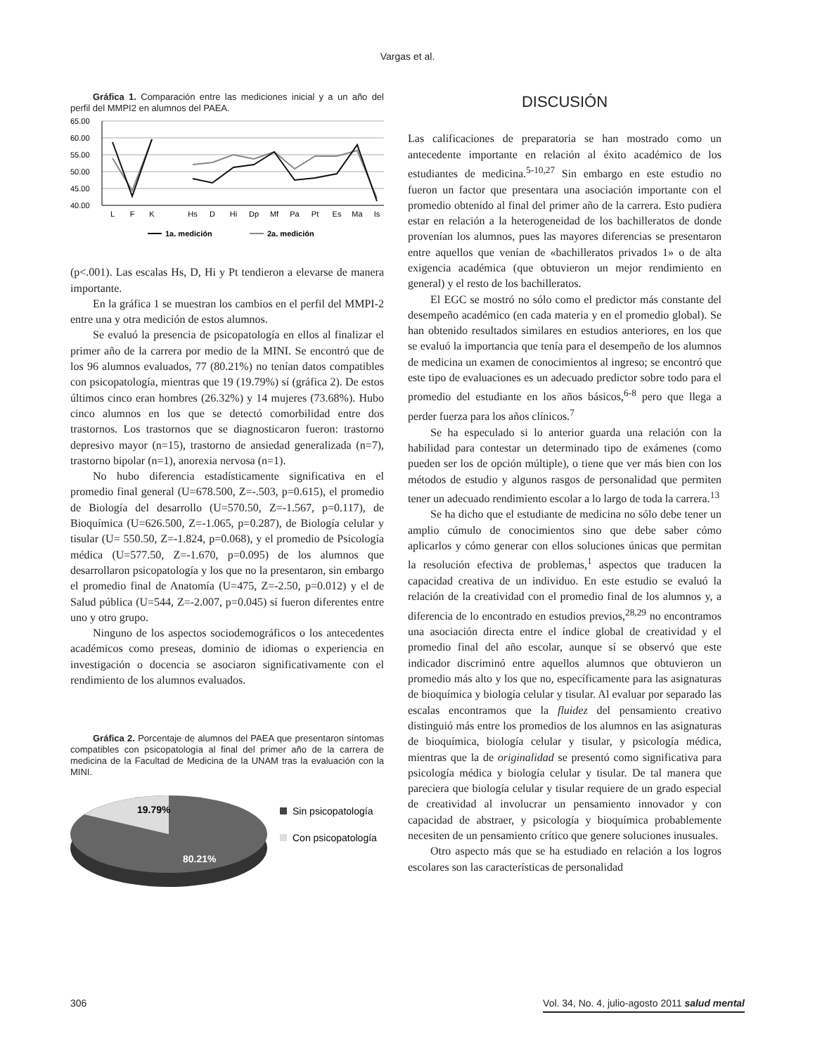Vargas et al.
Gráfica 1. Comparación entre las mediciones inicial y a un año del perfil del MMPI2 en alumnos del PAEA.
65.00
60.00
55.00
50.00
45.00
40.00
L
F
K
Hs
D
Hi
Dp
Mf
Pa
Pt
Es
Ma
Is
1a. medición
2a. medición
(p<.001). Las escalas Hs, D, Hi y Pt tendieron a elevarse de manera importante.
En la gráfica 1 se muestran los cambios en el perfil del MMPI-2 entre una y otra medición de estos alumnos.
Se evaluó la presencia de psicopatología en ellos al finalizar el primer año de la carrera por medio de la MINI. Se encontró que de los 96 alumnos evaluados, 77 (80.21%) no tenían datos compatibles con psicopatología, mientras que 19 (19.79%) sí (gráfica 2). De estos últimos cinco eran hombres (26.32%) y 14 mujeres (73.68%). Hubo cinco alumnos en los que se detectó comorbilidad entre dos trastornos. Los trastornos que se diagnosticaron fueron: trastorno depresivo mayor (n=15), trastorno de ansiedad generalizada (n=7), trastorno bipolar (n=1), anorexia nervosa (n=1).
No hubo diferencia estadísticamente significativa en el promedio final general (U=678.500, Z=-.503, p=0.615), el promedio de Biología del desarrollo (U=570.50, Z=-1.567, p=0.117), de Bioquímica (U=626.500, Z=-1.065, p=0.287), de Biología celular y tisular (U= 550.50, Z=-1.824, p=0.068), y el promedio de Psicología médica (U=577.50, Z=-1.670, p=0.095) de los alumnos que desarrollaron psicopatología y los que no la presentaron, sin embargo el promedio final de Anatomía (U=475, Z=-2.50, p=0.012) y el de Salud pública (U=544, Z=-2.007, p=0.045) sí fueron diferentes entre uno y otro grupo.
Ninguno de los aspectos sociodemográficos o los antecedentes académicos como preseas, dominio de idiomas o experiencia en investigación o docencia se asociaron significativamente con el rendimiento de los alumnos evaluados.
Gráfica 2. Porcentaje de alumnos del PAEA que presentaron síntomas compatibles con psicopatología al final del primer año de la carrera de medicina de la Facultad de Medicina de la UNAM tras la evaluación con la MINI.
19.79%
80.21%
Sin psicopatología
Con psicopatología
DISCUSIÓN
Las calificaciones de preparatoria se han mostrado como un antecedente importante en relación al éxito académico de los estudiantes de medicina.<sup>5-10,27</sup> Sin embargo en este estudio no fueron un factor que presentara una asociación importante con el promedio obtenido al final del primer año de la carrera. Esto pudiera estar en relación a la heterogeneidad de los bachilleratos de donde provenían los alumnos, pues las mayores diferencias se presentaron entre aquellos que venían de «bachilleratos privados 1» o de alta exigencia académica (que obtuvieron un mejor rendimiento en general) y el resto de los bachilleratos.
El EGC se mostró no sólo como el predictor más constante del desempeño académico (en cada materia y en el promedio global). Se han obtenido resultados similares en estudios anteriores, en los que se evaluó la importancia que tenía para el desempeño de los alumnos de medicina un examen de conocimientos al ingreso; se encontró que este tipo de evaluaciones es un adecuado predictor sobre todo para el promedio del estudiante en los años básicos,<sup>6-8</sup> pero que llega a perder fuerza para los años clínicos.<sup>7</sup>
Se ha especulado si lo anterior guarda una relación con la habilidad para contestar un determinado tipo de exámenes (como pueden ser los de opción múltiple), o tiene que ver más bien con los métodos de estudio y algunos rasgos de personalidad que permiten tener un adecuado rendimiento escolar a lo largo de toda la carrera.<sup>13</sup>
Se ha dicho que el estudiante de medicina no sólo debe tener un amplio cúmulo de conocimientos sino que debe saber cómo aplicarlos y cómo generar con ellos soluciones únicas que permitan la resolución efectiva de problemas,<sup>1</sup> aspectos que traducen la capacidad creativa de un individuo. En este estudio se evaluó la relación de la creatividad con el promedio final de los alumnos y, a diferencia de lo encontrado en estudios previos,<sup>28,29</sup> no encontramos una asociación directa entre el índice global de creatividad y el promedio final del año escolar, aunque sí se observó que este indicador discriminó entre aquellos alumnos que obtuvieron un promedio más alto y los que no, específicamente para las asignaturas de bioquímica y biología celular y tisular. Al evaluar por separado las escalas encontramos que la fluidez del pensamiento creativo distinguió más entre los promedios de los alumnos en las asignaturas de bioquímica, biología celular y tisular, y psicología médica, mientras que la de originalidad se presentó como significativa para psicología médica y biología celular y tisular. De tal manera que pareciera que biología celular y tisular requiere de un grado especial de creatividad al involucrar un pensamiento innovador y con capacidad de abstraer, y psicología y bioquímica probablemente necesiten de un pensamiento crítico que genere soluciones inusuales.
Otro aspecto más que se ha estudiado en relación a los logros escolares son las características de personalidad
306 Vol. 34, No. 4, julio-agosto 2011 salud mental